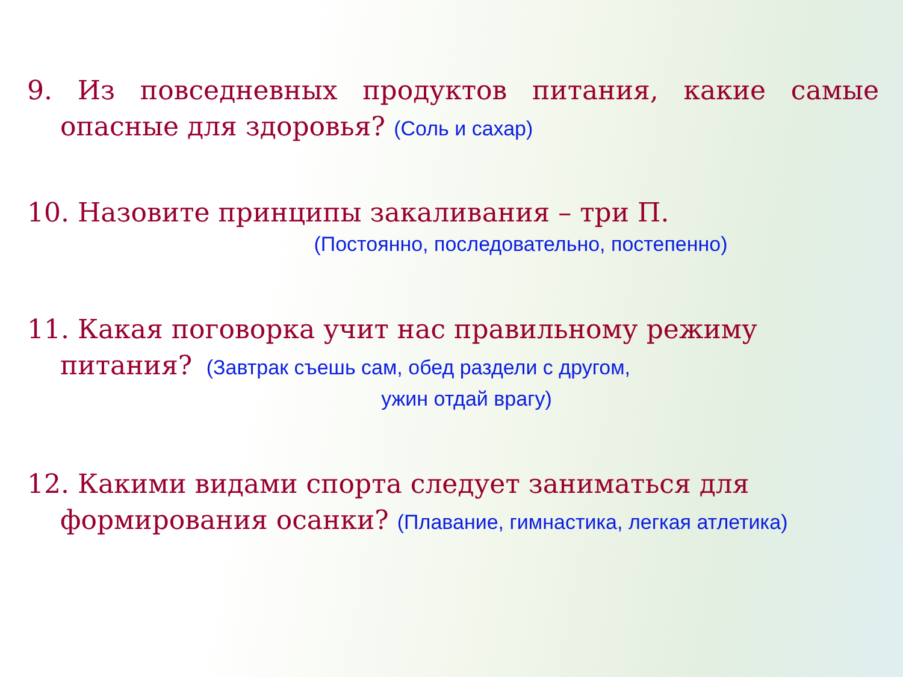9. Из повседневных продуктов питания, какие самые опасные для здоровья? (Соль и сахар)
10. Назовите принципы закаливания – три П.
(Постоянно, последовательно, постепенно)
11. Какая поговорка учит нас правильному режиму питания? (Завтрак съешь сам, обед раздели с другом,
ужин отдай врагу)
12. Какими видами спорта следует заниматься для формирования осанки? (Плавание, гимнастика, легкая атлетика)